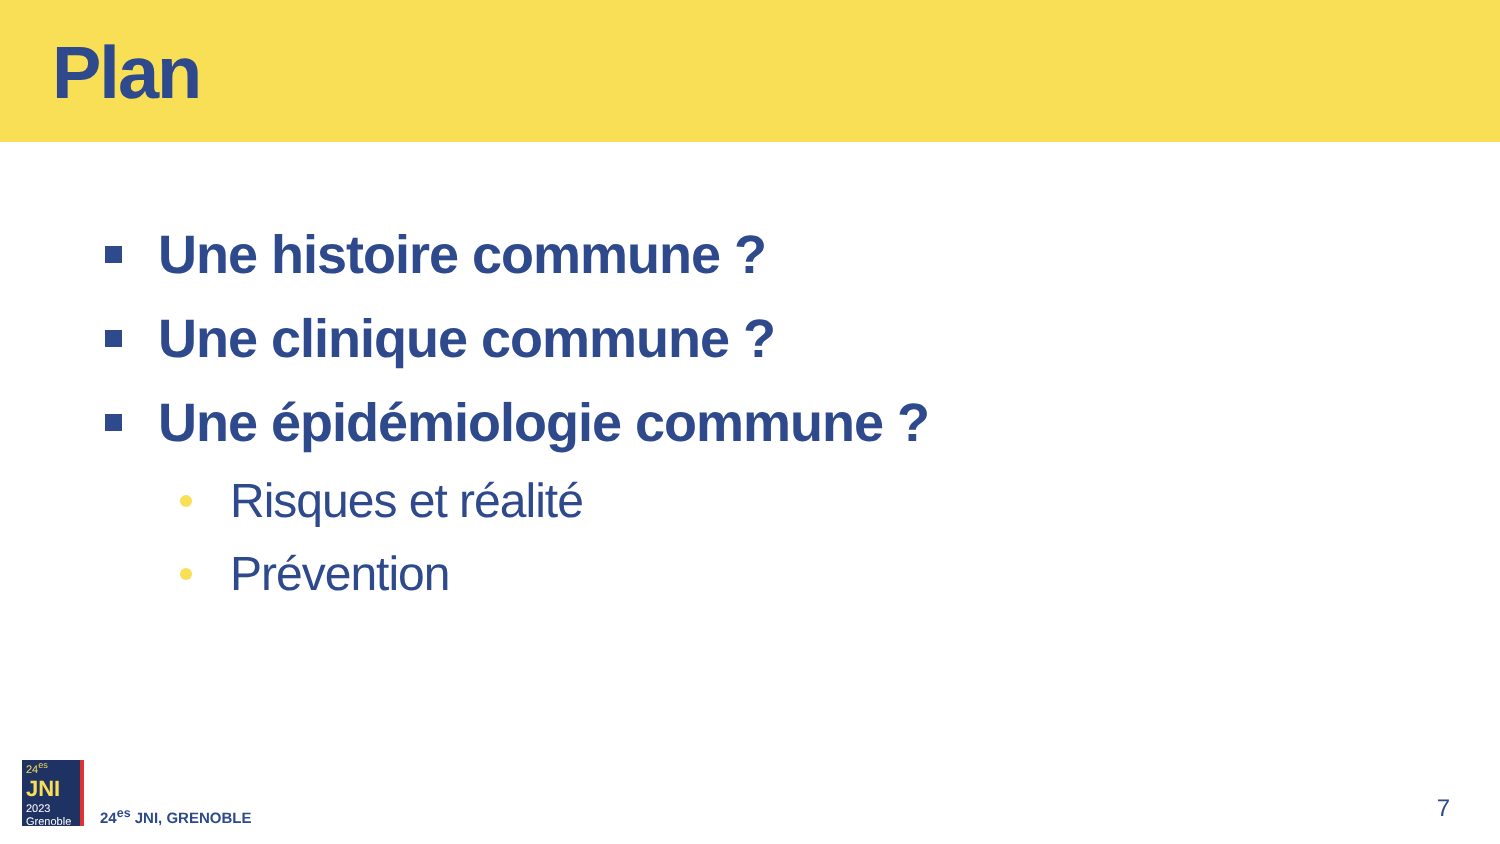Plan
Une histoire commune ?
Une clinique commune ?
Une épidémiologie commune ?
Risques et réalité
Prévention
24<sup>es</sup>
JNI
2023 Grenoble
24<sup>es</sup> JNI, GRENOBLE
7